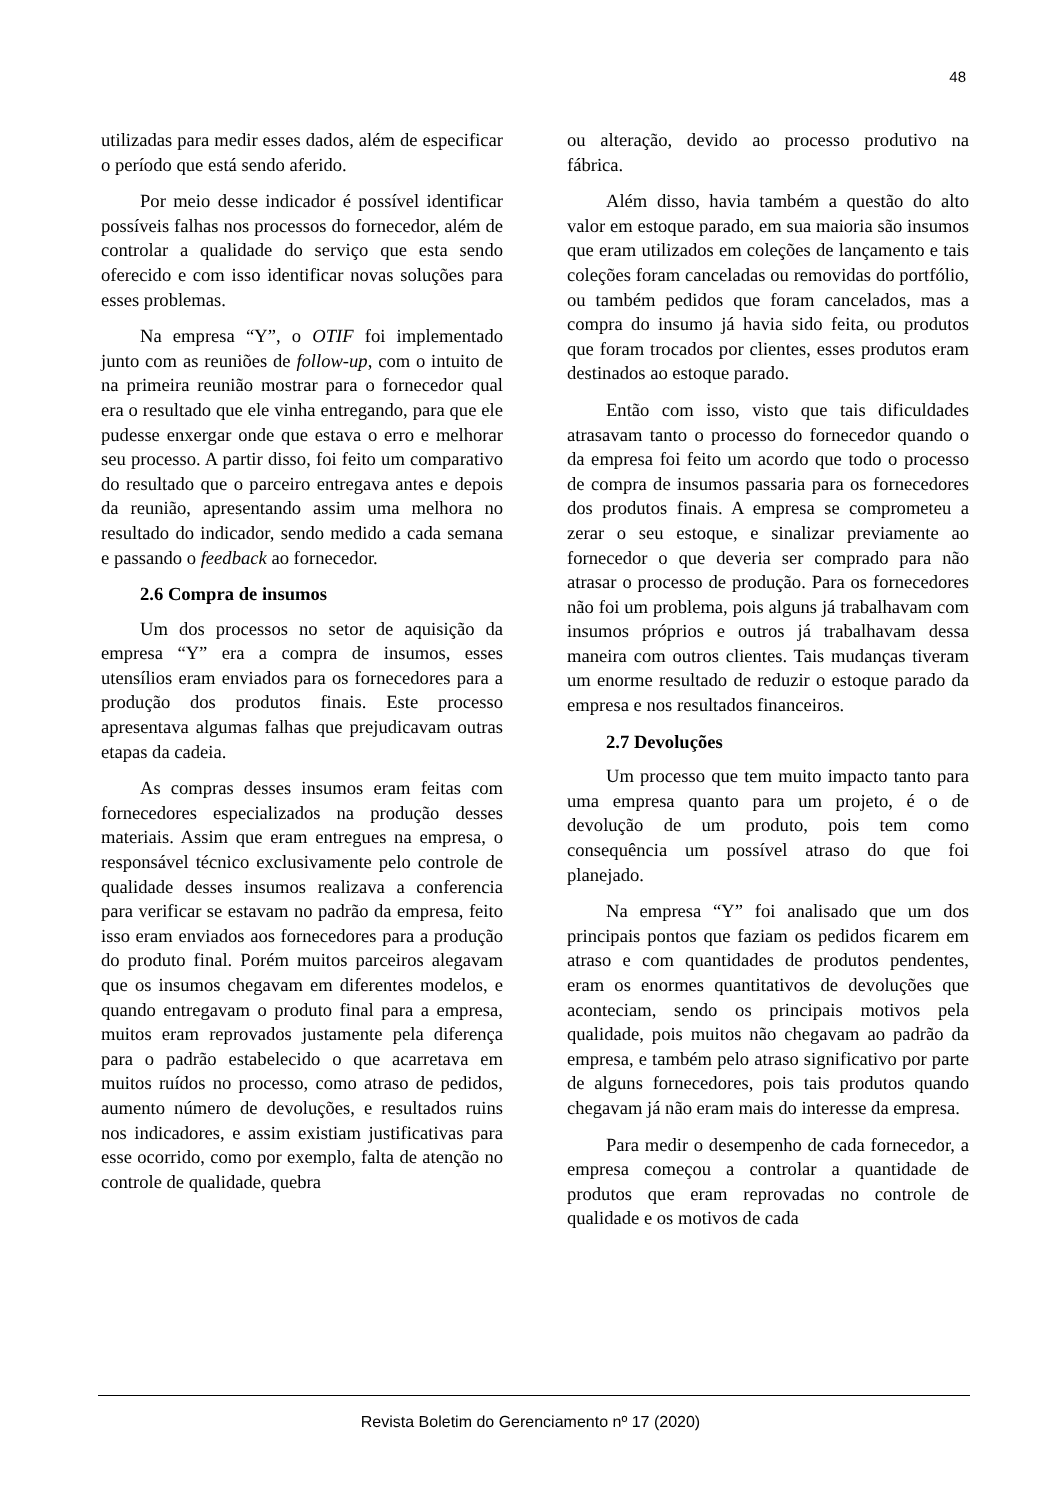48
utilizadas para medir esses dados, além de especificar o período que está sendo aferido.
Por meio desse indicador é possível identificar possíveis falhas nos processos do fornecedor, além de controlar a qualidade do serviço que esta sendo oferecido e com isso identificar novas soluções para esses problemas.
Na empresa “Y”, o OTIF foi implementado junto com as reuniões de follow-up, com o intuito de na primeira reunião mostrar para o fornecedor qual era o resultado que ele vinha entregando, para que ele pudesse enxergar onde que estava o erro e melhorar seu processo. A partir disso, foi feito um comparativo do resultado que o parceiro entregava antes e depois da reunião, apresentando assim uma melhora no resultado do indicador, sendo medido a cada semana e passando o feedback ao fornecedor.
2.6 Compra de insumos
Um dos processos no setor de aquisição da empresa “Y” era a compra de insumos, esses utensílios eram enviados para os fornecedores para a produção dos produtos finais. Este processo apresentava algumas falhas que prejudicavam outras etapas da cadeia.
As compras desses insumos eram feitas com fornecedores especializados na produção desses materiais. Assim que eram entregues na empresa, o responsável técnico exclusivamente pelo controle de qualidade desses insumos realizava a conferencia para verificar se estavam no padrão da empresa, feito isso eram enviados aos fornecedores para a produção do produto final. Porém muitos parceiros alegavam que os insumos chegavam em diferentes modelos, e quando entregavam o produto final para a empresa, muitos eram reprovados justamente pela diferença para o padrão estabelecido o que acarretava em muitos ruídos no processo, como atraso de pedidos, aumento número de devoluções, e resultados ruins nos indicadores, e assim existiam justificativas para esse ocorrido, como por exemplo, falta de atenção no controle de qualidade, quebra
ou alteração, devido ao processo produtivo na fábrica.
Além disso, havia também a questão do alto valor em estoque parado, em sua maioria são insumos que eram utilizados em coleções de lançamento e tais coleções foram canceladas ou removidas do portfólio, ou também pedidos que foram cancelados, mas a compra do insumo já havia sido feita, ou produtos que foram trocados por clientes, esses produtos eram destinados ao estoque parado.
Então com isso, visto que tais dificuldades atrasavam tanto o processo do fornecedor quando o da empresa foi feito um acordo que todo o processo de compra de insumos passaria para os fornecedores dos produtos finais. A empresa se comprometeu a zerar o seu estoque, e sinalizar previamente ao fornecedor o que deveria ser comprado para não atrasar o processo de produção. Para os fornecedores não foi um problema, pois alguns já trabalhavam com insumos próprios e outros já trabalhavam dessa maneira com outros clientes. Tais mudanças tiveram um enorme resultado de reduzir o estoque parado da empresa e nos resultados financeiros.
2.7 Devoluções
Um processo que tem muito impacto tanto para uma empresa quanto para um projeto, é o de devolução de um produto, pois tem como consequência um possível atraso do que foi planejado.
Na empresa “Y” foi analisado que um dos principais pontos que faziam os pedidos ficarem em atraso e com quantidades de produtos pendentes, eram os enormes quantitativos de devoluções que aconteciam, sendo os principais motivos pela qualidade, pois muitos não chegavam ao padrão da empresa, e também pelo atraso significativo por parte de alguns fornecedores, pois tais produtos quando chegavam já não eram mais do interesse da empresa.
Para medir o desempenho de cada fornecedor, a empresa começou a controlar a quantidade de produtos que eram reprovadas no controle de qualidade e os motivos de cada
Revista Boletim do Gerenciamento nº 17 (2020)